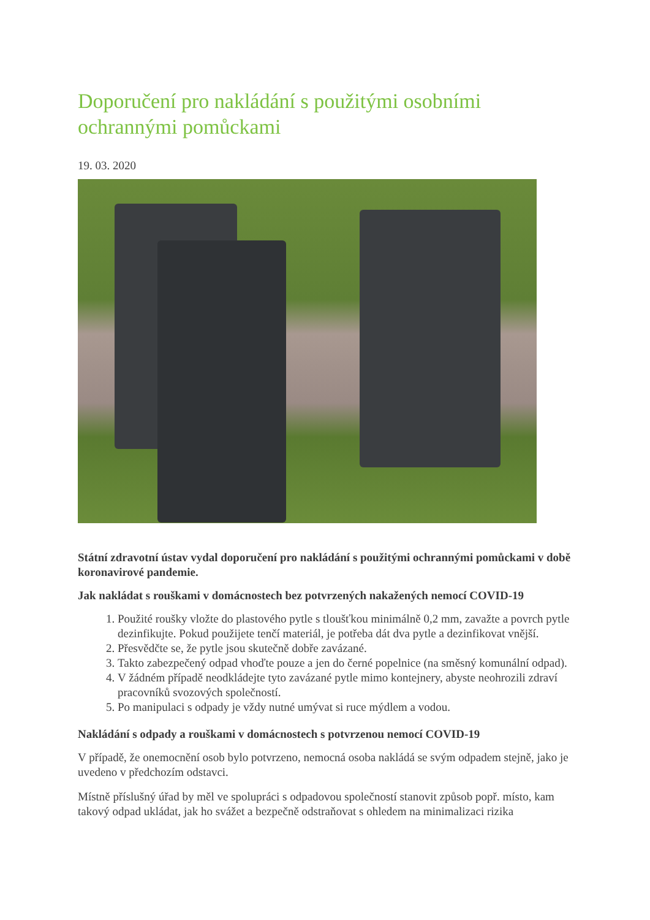Doporučení pro nakládání s použitými osobními ochrannými pomůckami
19. 03. 2020
Státní zdravotní ústav vydal doporučení pro nakládání s použitými ochrannými pomůckami v době koronavirové pandemie.
Jak nakládat s rouškami v domácnostech bez potvrzených nakažených nemocí COVID-19
1. Použité roušky vložte do plastového pytle s tloušťkou minimálně 0,2 mm, zavažte a povrch pytle dezinfikujte. Pokud použijete tenčí materiál, je potřeba dát dva pytle a dezinfikovat vnější.
2. Přesvědčte se, že pytle jsou skutečně dobře zavázané.
3. Takto zabezpečený odpad vhoďte pouze a jen do černé popelnice (na směsný komunální odpad).
4. V žádném případě neodkládejte tyto zavázané pytle mimo kontejnery, abyste neohrozili zdraví pracovníků svozových společností.
5. Po manipulaci s odpady je vždy nutné umývat si ruce mýdlem a vodou.
Nakládání s odpady a rouškami v domácnostech s potvrzenou nemocí COVID-19
V případě, že onemocnění osob bylo potvrzeno, nemocná osoba nakládá se svým odpadem stejně, jako je uvedeno v předchozím odstavci.
Místně příslušný úřad by měl ve spolupráci s odpadovou společností stanovit způsob popř. místo, kam takový odpad ukládat, jak ho svážet a bezpečně odstraňovat s ohledem na minimalizaci rizika